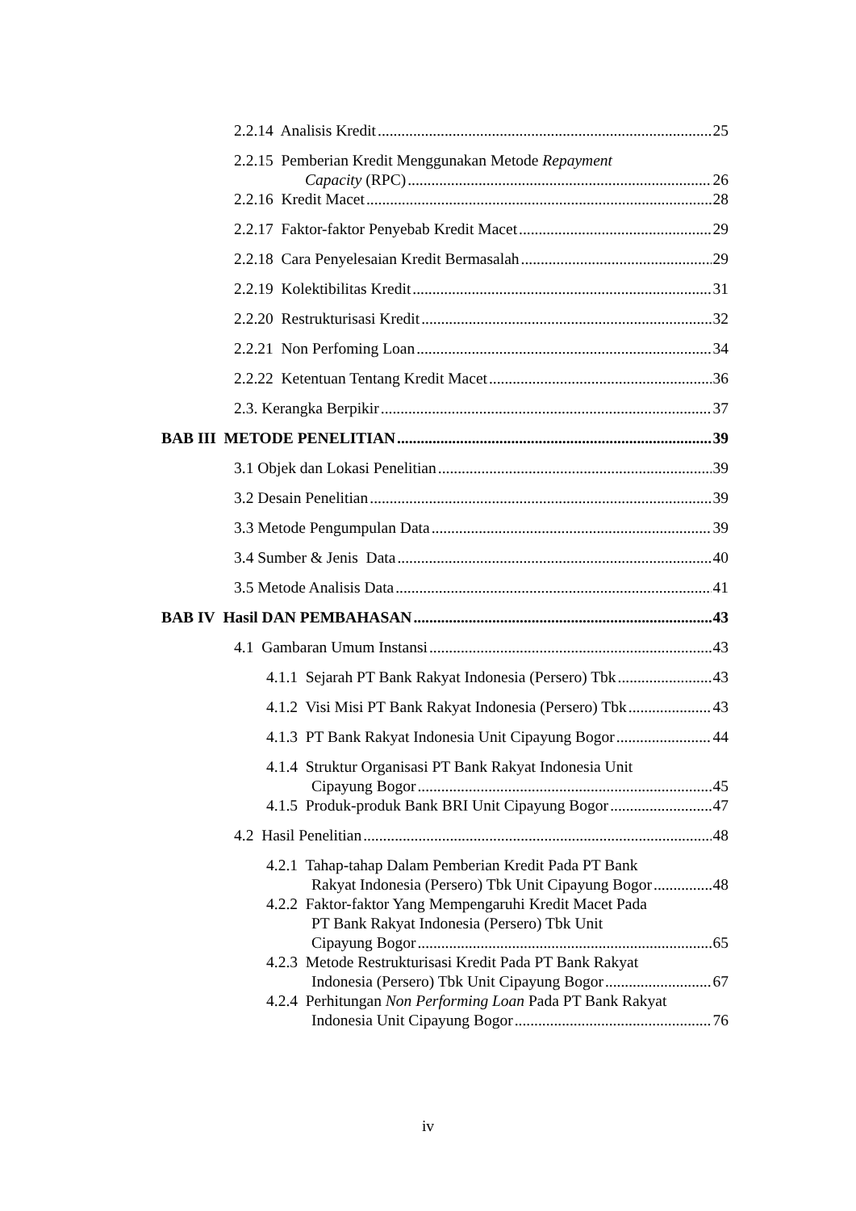2.2.14 Analisis Kredit 25
2.2.15 Pemberian Kredit Menggunakan Metode Repayment
Capacity (RPC) 26
2.2.16 Kredit Macet 28
2.2.17 Faktor-faktor Penyebab Kredit Macet 29
2.2.18 Cara Penyelesaian Kredit Bermasalah 29
2.2.19 Kolektibilitas Kredit 31
2.2.20 Restrukturisasi Kredit 32
2.2.21 Non Perfoming Loan 34
2.2.22 Ketentuan Tentang Kredit Macet 36
2.3. Kerangka Berpikir 37
BAB III METODE PENELITIAN 39
3.1 Objek dan Lokasi Penelitian 39
3.2 Desain Penelitian 39
3.3 Metode Pengumpulan Data 39
3.4 Sumber & Jenis Data 40
3.5 Metode Analisis Data 41
BAB IV Hasil DAN PEMBAHASAN 43
4.1 Gambaran Umum Instansi 43
4.1.1 Sejarah PT Bank Rakyat Indonesia (Persero) Tbk 43
4.1.2 Visi Misi PT Bank Rakyat Indonesia (Persero) Tbk 43
4.1.3 PT Bank Rakyat Indonesia Unit Cipayung Bogor 44
4.1.4 Struktur Organisasi PT Bank Rakyat Indonesia Unit
Cipayung Bogor 45
4.1.5 Produk-produk Bank BRI Unit Cipayung Bogor 47
4.2 Hasil Penelitian 48
4.2.1 Tahap-tahap Dalam Pemberian Kredit Pada PT Bank
Rakyat Indonesia (Persero) Tbk Unit Cipayung Bogor 48
4.2.2 Faktor-faktor Yang Mempengaruhi Kredit Macet Pada
PT Bank Rakyat Indonesia (Persero) Tbk Unit
Cipayung Bogor 65
4.2.3 Metode Restrukturisasi Kredit Pada PT Bank Rakyat
Indonesia (Persero) Tbk Unit Cipayung Bogor 67
4.2.4 Perhitungan Non Performing Loan Pada PT Bank Rakyat
Indonesia Unit Cipayung Bogor 76
iv